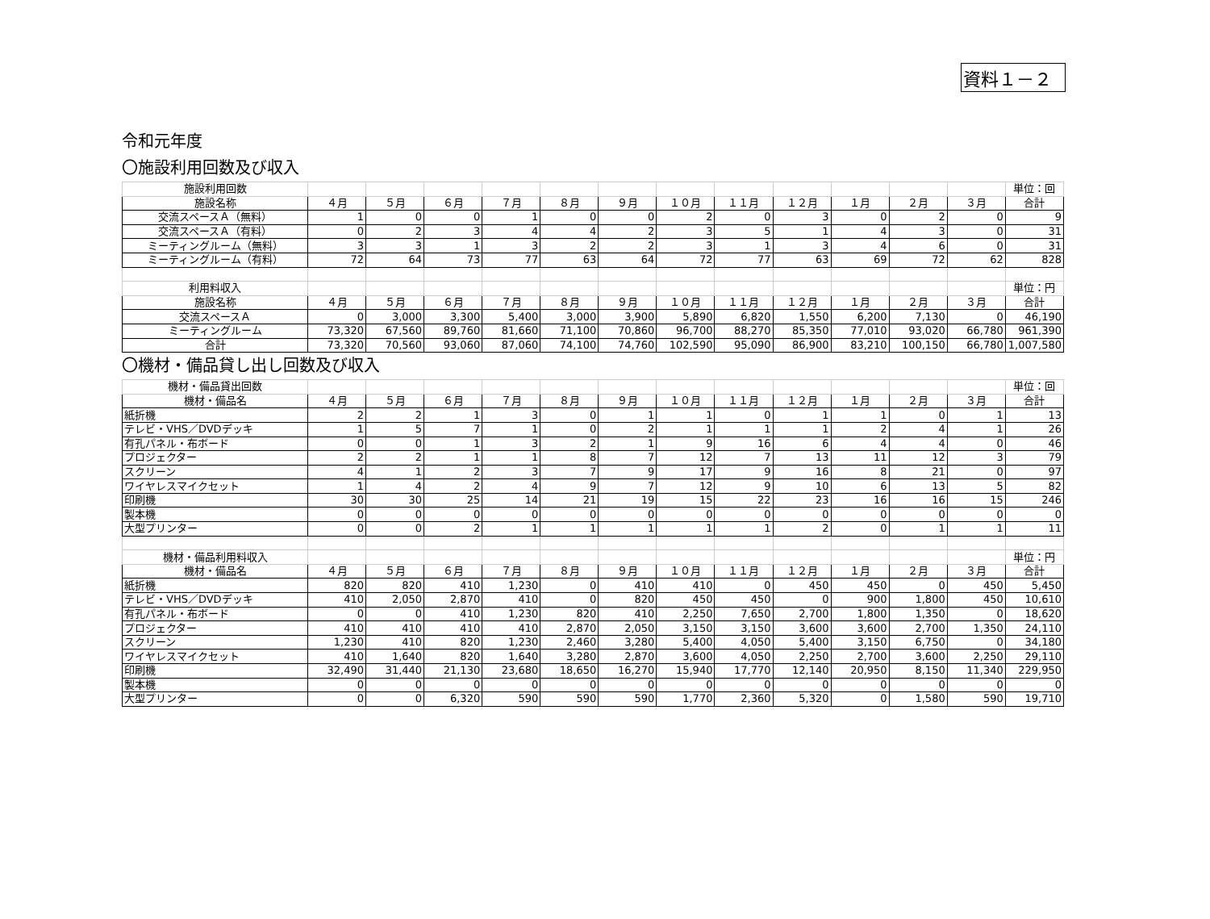資料１－２
令和元年度
〇施設利用回数及び収入
| 施設利用回数 | | | | | | | | | | | | | 単位：回 |
| 施設名称 | ４月 | ５月 | ６月 | ７月 | ８月 | ９月 | １０月 | １１月 | １２月 | １月 | ２月 | ３月 | 合計 |
| 交流スペースＡ（無料） | 1 | 0 | 0 | 1 | 0 | 0 | 2 | 0 | 3 | 0 | 2 | 0 | 9 |
| 交流スペースＡ（有料） | 0 | 2 | 3 | 4 | 4 | 2 | 3 | 5 | 1 | 4 | 3 | 0 | 31 |
| ミーティングルーム（無料） | 3 | 3 | 1 | 3 | 2 | 2 | 3 | 1 | 3 | 4 | 6 | 0 | 31 |
| ミーティングルーム（有料） | 72 | 64 | 73 | 77 | 63 | 64 | 72 | 77 | 63 | 69 | 72 | 62 | 828 |
| 利用料収入 | | | | | | | | | | | | | 単位：円 |
| 施設名称 | ４月 | ５月 | ６月 | ７月 | ８月 | ９月 | １０月 | １１月 | １２月 | １月 | ２月 | ３月 | 合計 |
| 交流スペースＡ | 0 | 3,000 | 3,300 | 5,400 | 3,000 | 3,900 | 5,890 | 6,820 | 1,550 | 6,200 | 7,130 | 0 | 46,190 |
| ミーティングルーム | 73,320 | 67,560 | 89,760 | 81,660 | 71,100 | 70,860 | 96,700 | 88,270 | 85,350 | 77,010 | 93,020 | 66,780 | 961,390 |
| 合計 | 73,320 | 70,560 | 93,060 | 87,060 | 74,100 | 74,760 | 102,590 | 95,090 | 86,900 | 83,210 | 100,150 | 66,780 | 1,007,580 |
〇機材・備品貸し出し回数及び収入
| 機材・備品貸出回数 | | | | | | | | | | | | | 単位：回 |
| 機材・備品名 | ４月 | ５月 | ６月 | ７月 | ８月 | ９月 | １０月 | １１月 | １２月 | １月 | ２月 | ３月 | 合計 |
| 紙折機 | 2 | 2 | 1 | 3 | 0 | 1 | 1 | 0 | 1 | 1 | 0 | 1 | 13 |
| テレビ・VHS／DVDデッキ | 1 | 5 | 7 | 1 | 0 | 2 | 1 | 1 | 1 | 2 | 4 | 1 | 26 |
| 有孔パネル・布ボード | 0 | 0 | 1 | 3 | 2 | 1 | 9 | 16 | 6 | 4 | 4 | 0 | 46 |
| プロジェクター | 2 | 2 | 1 | 1 | 8 | 7 | 12 | 7 | 13 | 11 | 12 | 3 | 79 |
| スクリーン | 4 | 1 | 2 | 3 | 7 | 9 | 17 | 9 | 16 | 8 | 21 | 0 | 97 |
| ワイヤレスマイクセット | 1 | 4 | 2 | 4 | 9 | 7 | 12 | 9 | 10 | 6 | 13 | 5 | 82 |
| 印刷機 | 30 | 30 | 25 | 14 | 21 | 19 | 15 | 22 | 23 | 16 | 16 | 15 | 246 |
| 製本機 | 0 | 0 | 0 | 0 | 0 | 0 | 0 | 0 | 0 | 0 | 0 | 0 | 0 |
| 大型プリンター | 0 | 0 | 2 | 1 | 1 | 1 | 1 | 1 | 2 | 0 | 1 | 1 | 11 |
| 機材・備品利用料収入 | | | | | | | | | | | | | 単位：円 |
| 機材・備品名 | ４月 | ５月 | ６月 | ７月 | ８月 | ９月 | １０月 | １１月 | １２月 | １月 | ２月 | ３月 | 合計 |
| 紙折機 | 820 | 820 | 410 | 1,230 | 0 | 410 | 410 | 0 | 450 | 450 | 0 | 450 | 5,450 |
| テレビ・VHS／DVDデッキ | 410 | 2,050 | 2,870 | 410 | 0 | 820 | 450 | 450 | 0 | 900 | 1,800 | 450 | 10,610 |
| 有孔パネル・布ボード | 0 | 0 | 410 | 1,230 | 820 | 410 | 2,250 | 7,650 | 2,700 | 1,800 | 1,350 | 0 | 18,620 |
| プロジェクター | 410 | 410 | 410 | 410 | 2,870 | 2,050 | 3,150 | 3,150 | 3,600 | 3,600 | 2,700 | 1,350 | 24,110 |
| スクリーン | 1,230 | 410 | 820 | 1,230 | 2,460 | 3,280 | 5,400 | 4,050 | 5,400 | 3,150 | 6,750 | 0 | 34,180 |
| ワイヤレスマイクセット | 410 | 1,640 | 820 | 1,640 | 3,280 | 2,870 | 3,600 | 4,050 | 2,250 | 2,700 | 3,600 | 2,250 | 29,110 |
| 印刷機 | 32,490 | 31,440 | 21,130 | 23,680 | 18,650 | 16,270 | 15,940 | 17,770 | 12,140 | 20,950 | 8,150 | 11,340 | 229,950 |
| 製本機 | 0 | 0 | 0 | 0 | 0 | 0 | 0 | 0 | 0 | 0 | 0 | 0 | 0 |
| 大型プリンター | 0 | 0 | 6,320 | 590 | 590 | 590 | 1,770 | 2,360 | 5,320 | 0 | 1,580 | 590 | 19,710 |